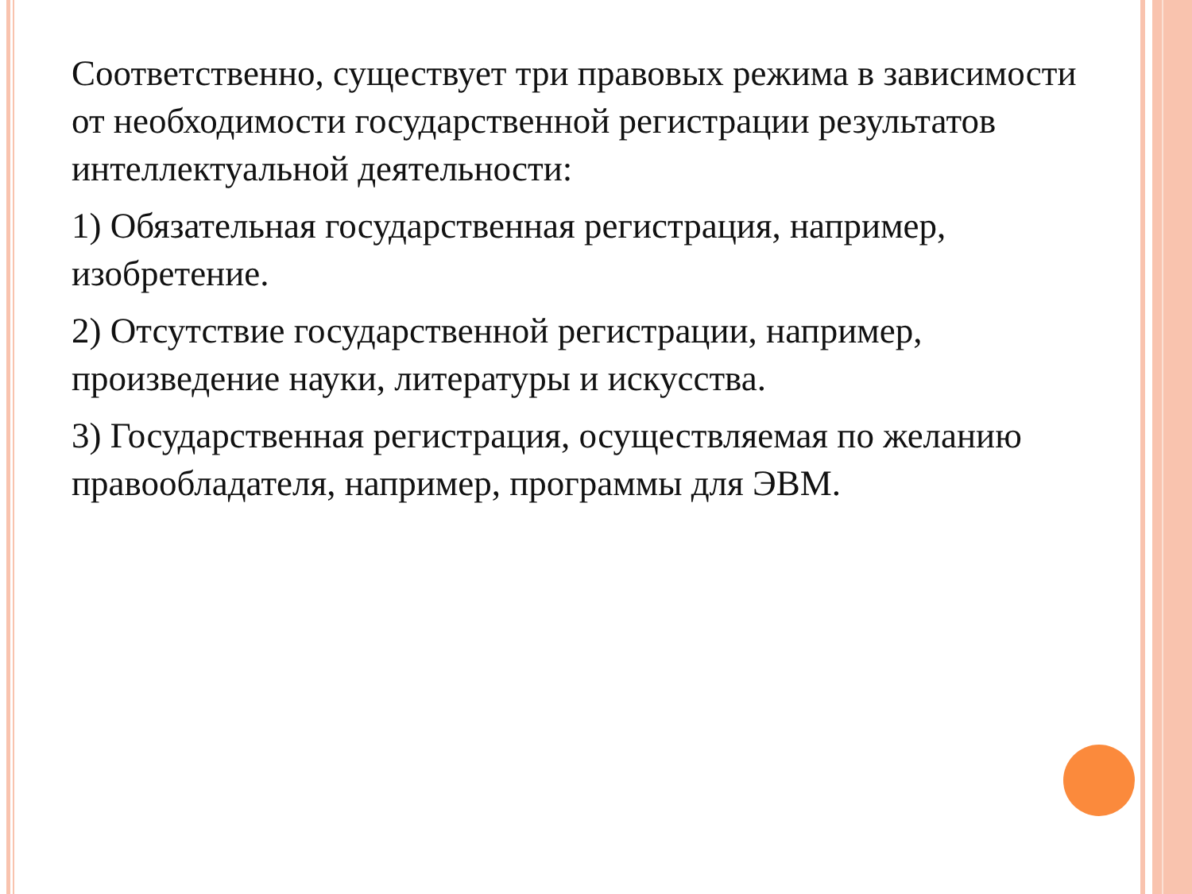Соответственно, существует три правовых режима в зависимости от необходимости государственной регистрации результатов интеллектуальной деятельности:
1) Обязательная государственная регистрация, например, изобретение.
2) Отсутствие государственной регистрации, например, произведение науки, литературы и искусства.
3) Государственная регистрация, осуществляемая по желанию правообладателя, например, программы для ЭВМ.